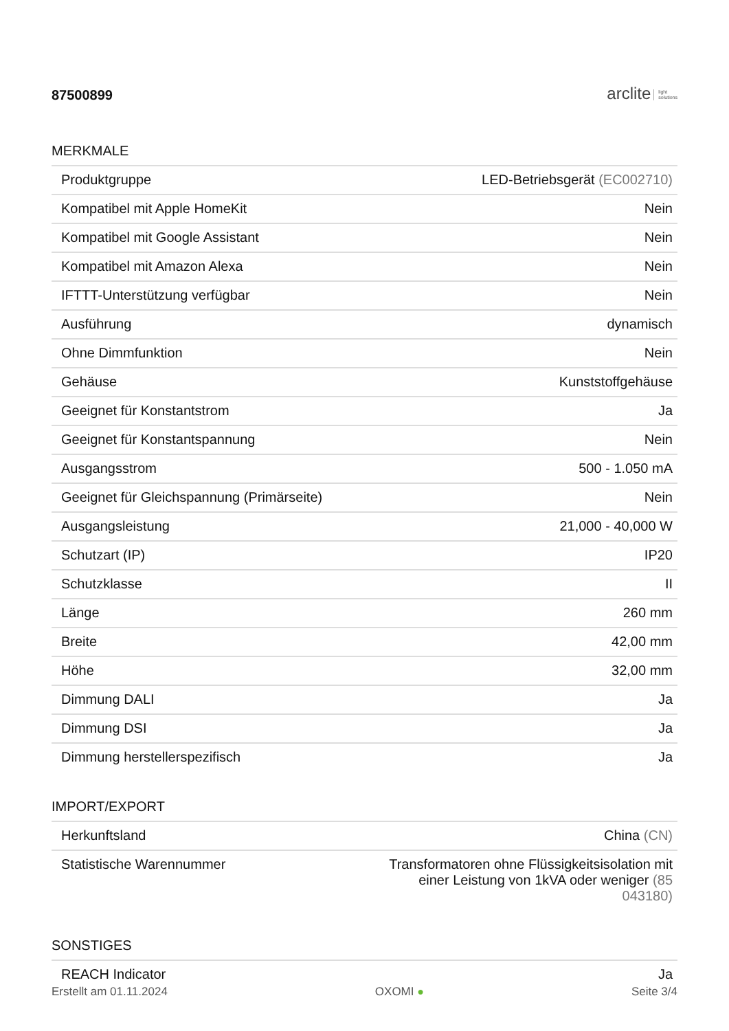87500899
arclite light
solutions
MERKMALE
| Produktgruppe | LED-Betriebsgerät (EC002710) |
| Kompatibel mit Apple HomeKit | Nein |
| Kompatibel mit Google Assistant | Nein |
| Kompatibel mit Amazon Alexa | Nein |
| IFTTT-Unterstützung verfügbar | Nein |
| Ausführung | dynamisch |
| Ohne Dimmfunktion | Nein |
| Gehäuse | Kunststoffgehäuse |
| Geeignet für Konstantstrom | Ja |
| Geeignet für Konstantspannung | Nein |
| Ausgangsstrom | 500 - 1.050 mA |
| Geeignet für Gleichspannung (Primärseite) | Nein |
| Ausgangsleistung | 21,000 - 40,000 W |
| Schutzart (IP) | IP20 |
| Schutzklasse | II |
| Länge | 260 mm |
| Breite | 42,00 mm |
| Höhe | 32,00 mm |
| Dimmung DALI | Ja |
| Dimmung DSI | Ja |
| Dimmung herstellerspezifisch | Ja |
IMPORT/EXPORT
| Herkunftsland | China (CN) |
| Statistische Warennummer | Transformatoren ohne Flüssigkeitsisolation mit einer Leistung von 1kVA oder weniger (85 043180) |
SONSTIGES
| REACH Indicator | Ja |
Erstellt am 01.11.2024 OXOMI ● Seite 3/4